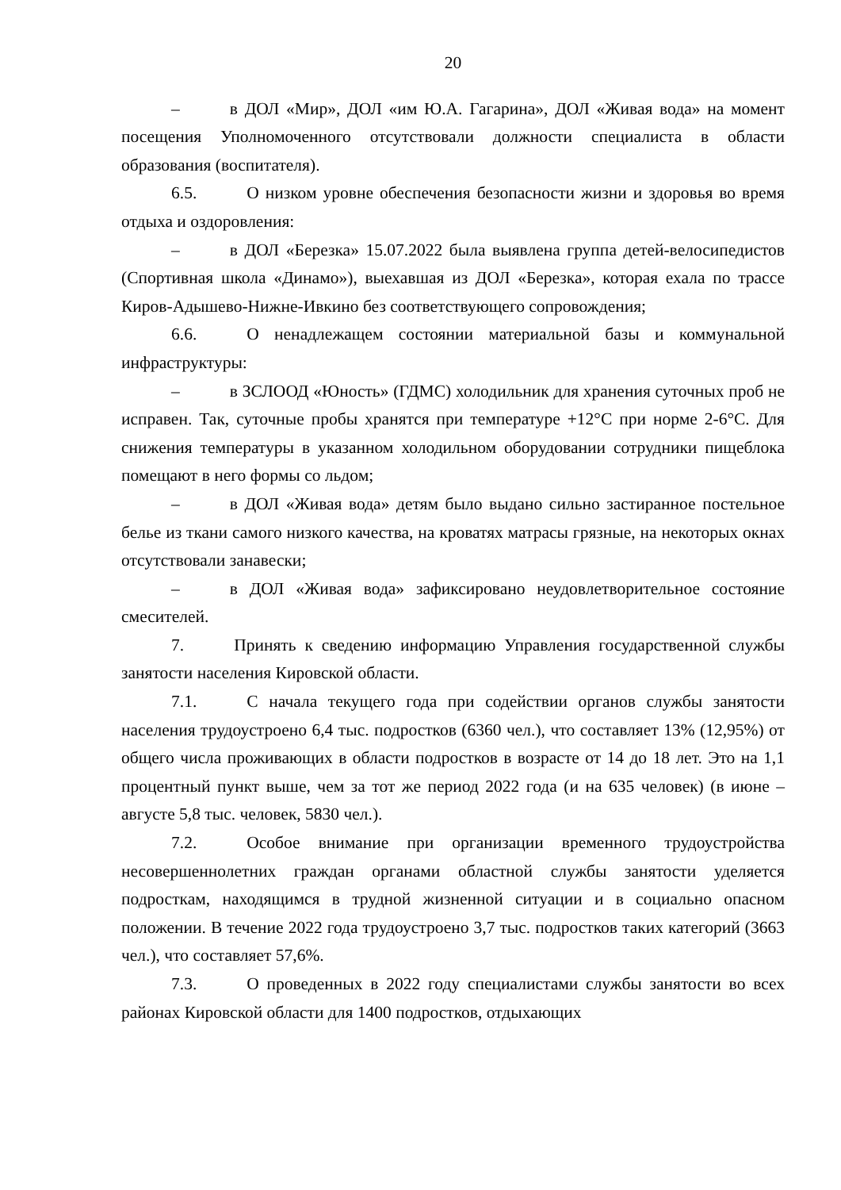20
– в ДОЛ «Мир», ДОЛ «им Ю.А. Гагарина», ДОЛ «Живая вода» на момент посещения Уполномоченного отсутствовали должности специалиста в области образования (воспитателя).
6.5. О низком уровне обеспечения безопасности жизни и здоровья во время отдыха и оздоровления:
– в ДОЛ «Березка» 15.07.2022 была выявлена группа детей-велосипедистов (Спортивная школа «Динамо»), выехавшая из ДОЛ «Березка», которая ехала по трассе Киров-Адышево-Нижне-Ивкино без соответствующего сопровождения;
6.6. О ненадлежащем состоянии материальной базы и коммунальной инфраструктуры:
– в ЗСЛООД «Юность» (ГДМС) холодильник для хранения суточных проб не исправен. Так, суточные пробы хранятся при температуре +12°С при норме 2-6°С. Для снижения температуры в указанном холодильном оборудовании сотрудники пищеблока помещают в него формы со льдом;
– в ДОЛ «Живая вода» детям было выдано сильно застиранное постельное белье из ткани самого низкого качества, на кроватях матрасы грязные, на некоторых окнах отсутствовали занавески;
– в ДОЛ «Живая вода» зафиксировано неудовлетворительное состояние смесителей.
7. Принять к сведению информацию Управления государственной службы занятости населения Кировской области.
7.1. С начала текущего года при содействии органов службы занятости населения трудоустроено 6,4 тыс. подростков (6360 чел.), что составляет 13% (12,95%) от общего числа проживающих в области подростков в возрасте от 14 до 18 лет. Это на 1,1 процентный пункт выше, чем за тот же период 2022 года (и на 635 человек) (в июне – августе 5,8 тыс. человек, 5830 чел.).
7.2. Особое внимание при организации временного трудоустройства несовершеннолетних граждан органами областной службы занятости уделяется подросткам, находящимся в трудной жизненной ситуации и в социально опасном положении. В течение 2022 года трудоустроено 3,7 тыс. подростков таких категорий (3663 чел.), что составляет 57,6%.
7.3. О проведенных в 2022 году специалистами службы занятости во всех районах Кировской области для 1400 подростков, отдыхающих